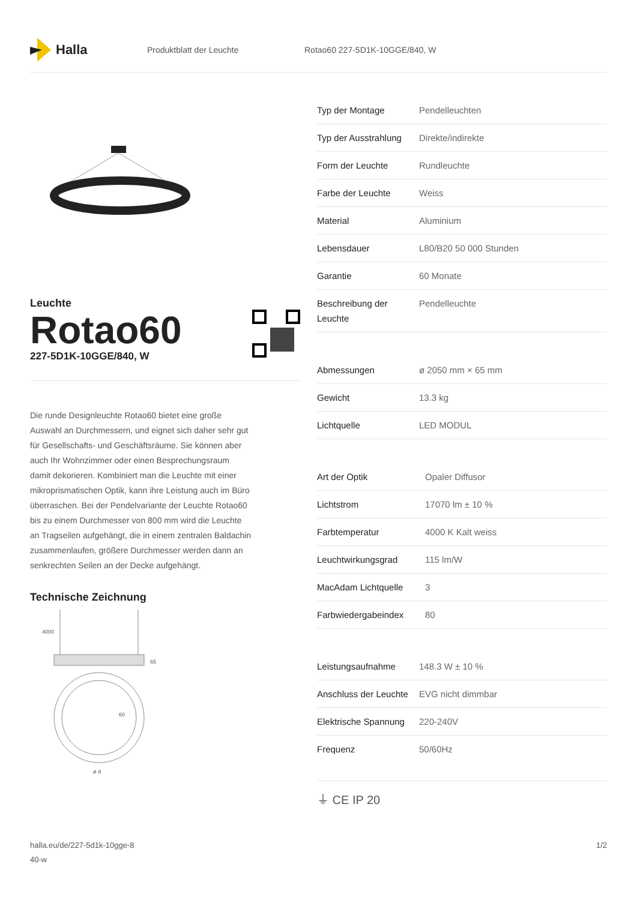Halla
Produktblatt der Leuchte Rotao60 227-5D1K-10GGE/840, W
Leuchte
Rotao60
227-5D1K-10GGE/840, W
Die runde Designleuchte Rotao60 bietet eine große Auswahl an Durchmessern, und eignet sich daher sehr gut für Gesellschafts- und Geschäftsräume. Sie können aber auch Ihr Wohnzimmer oder einen Besprechungsraum damit dekorieren. Kombiniert man die Leuchte mit einer mikroprismatischen Optik, kann ihre Leistung auch im Büro überraschen. Bei der Pendelvariante der Leuchte Rotao60 bis zu einem Durchmesser von 800 mm wird die Leuchte an Tragseilen aufgehängt, die in einem zentralen Baldachin zusammenlaufen, größere Durchmesser werden dann an senkrechten Seilen an der Decke aufgehängt.
Technische Zeichnung
4000
65
60
ø d
| Typ der Montage | Pendelleuchten |
| Typ der Ausstrahlung | Direkte/indirekte |
| Form der Leuchte | Rundleuchte |
| Farbe der Leuchte | Weiss |
| Material | Aluminium |
| Lebensdauer | L80/B20 50 000 Stunden |
| Garantie | 60 Monate |
| Beschreibung der Leuchte | Pendelleuchte |
| Abmessungen | ø 2050 mm × 65 mm |
| Gewicht | 13.3 kg |
| Lichtquelle | LED MODUL |
| Art der Optik | Opaler Diffusor |
| Lichtstrom | 17070 lm ± 10 % |
| Farbtemperatur | 4000 K Kalt weiss |
| Leuchtwirkungsgrad | 115 lm/W |
| MacAdam Lichtquelle | 3 |
| Farbwiedergabeindex | 80 |
| Leistungsaufnahme | 148.3 W ± 10 % |
| Anschluss der Leuchte | EVG nicht dimmbar |
| Elektrische Spannung | 220-240V |
| Frequenz | 50/60Hz |
⏚ CE IP 20
halla.eu/de/227-5d1k-10gge-8
40-w
1/2